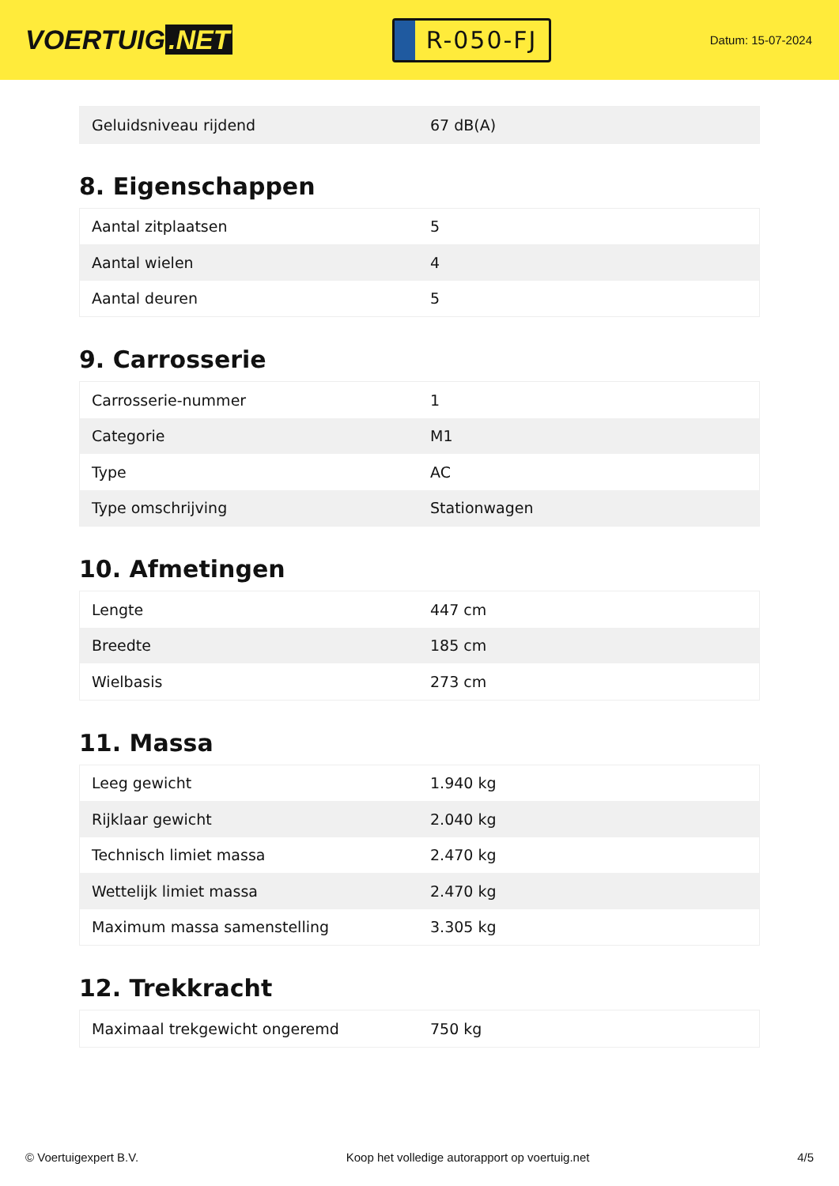VOERTUIG.NET
R-050-FJ
Datum: 15-07-2024
| Geluidsniveau rijdend | 67 dB(A) |
8. Eigenschappen
| Aantal zitplaatsen | 5 |
| Aantal wielen | 4 |
| Aantal deuren | 5 |
9. Carrosserie
| Carrosserie-nummer | 1 |
| Categorie | M1 |
| Type | AC |
| Type omschrijving | Stationwagen |
10. Afmetingen
| Lengte | 447 cm |
| Breedte | 185 cm |
| Wielbasis | 273 cm |
11. Massa
| Leeg gewicht | 1.940 kg |
| Rijklaar gewicht | 2.040 kg |
| Technisch limiet massa | 2.470 kg |
| Wettelijk limiet massa | 2.470 kg |
| Maximum massa samenstelling | 3.305 kg |
12. Trekkracht
| Maximaal trekgewicht ongeremd | 750 kg |
© Voertuigexpert B.V. Koop het volledige autorapport op voertuig.net 4/5